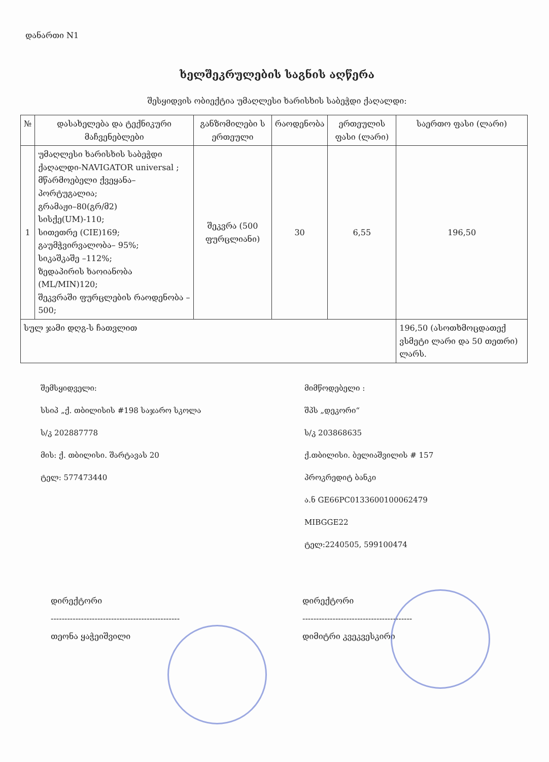დანართი N1
ხელშეკრულების საგნის აღწერა
შესყიდვის ობიექტია უმაღლესი ხარისხის საბეჭდი ქაღალდი:
| № | დასახელება და ტექნიკური მაჩვენებლები | განზომილები ს ერთეული | რაოდენობა | ერთეულის ფასი (ლარი) | საერთო ფასი (ლარი) |
| --- | --- | --- | --- | --- | --- |
| 1 | უმაღლესი ხარისხის საბეჭდი ქაღალდი-NAVIGATOR universal ; მწარმოებელი ქვეყანა–პორტუგალია; გრამაჟი–80(გრ/მ2) სისქე(UM)-110; სითეთრე (CIE)169; გაუმჭვირვალობა– 95%; სიკაშკაშე –112%; ზედაპირის ხაოიანობა (ML/MIN)120; შეკვრაში ფურცლების რაოდენობა –500; | შეკვრა (500 ფურცლიანი) | 30 | 6,55 | 196,50 |
| სულ ჯამი დღგ-ს ჩათვლით | | | | | 196,50 (ასოთხმოცდათექ ვსმეტი ლარი და 50 თეთრი) ლარს. |
შემსყიდველი:
სსიპ „ქ. თბილისის #198 საჯარო სკოლა
ს/კ 202887778
მის: ქ. თბილისი. შარტავას 20
ტელ: 577473440
მიმწოდებელი :
შპს „დეკორი“
ს/კ 203868635
ქ.თბილისი. ბელიაშვილის # 157
პროკრედიტ ბანკი
ა.ნ GE66PC0133600100062479
MIBGGE22
ტელ:2240505, 599100474
დირექტორი
-----------------------------------------------
თეონა ყაჭეიშვილი
დირექტორი
----------------------------------------
დიმიტრი კვეკვესკირი